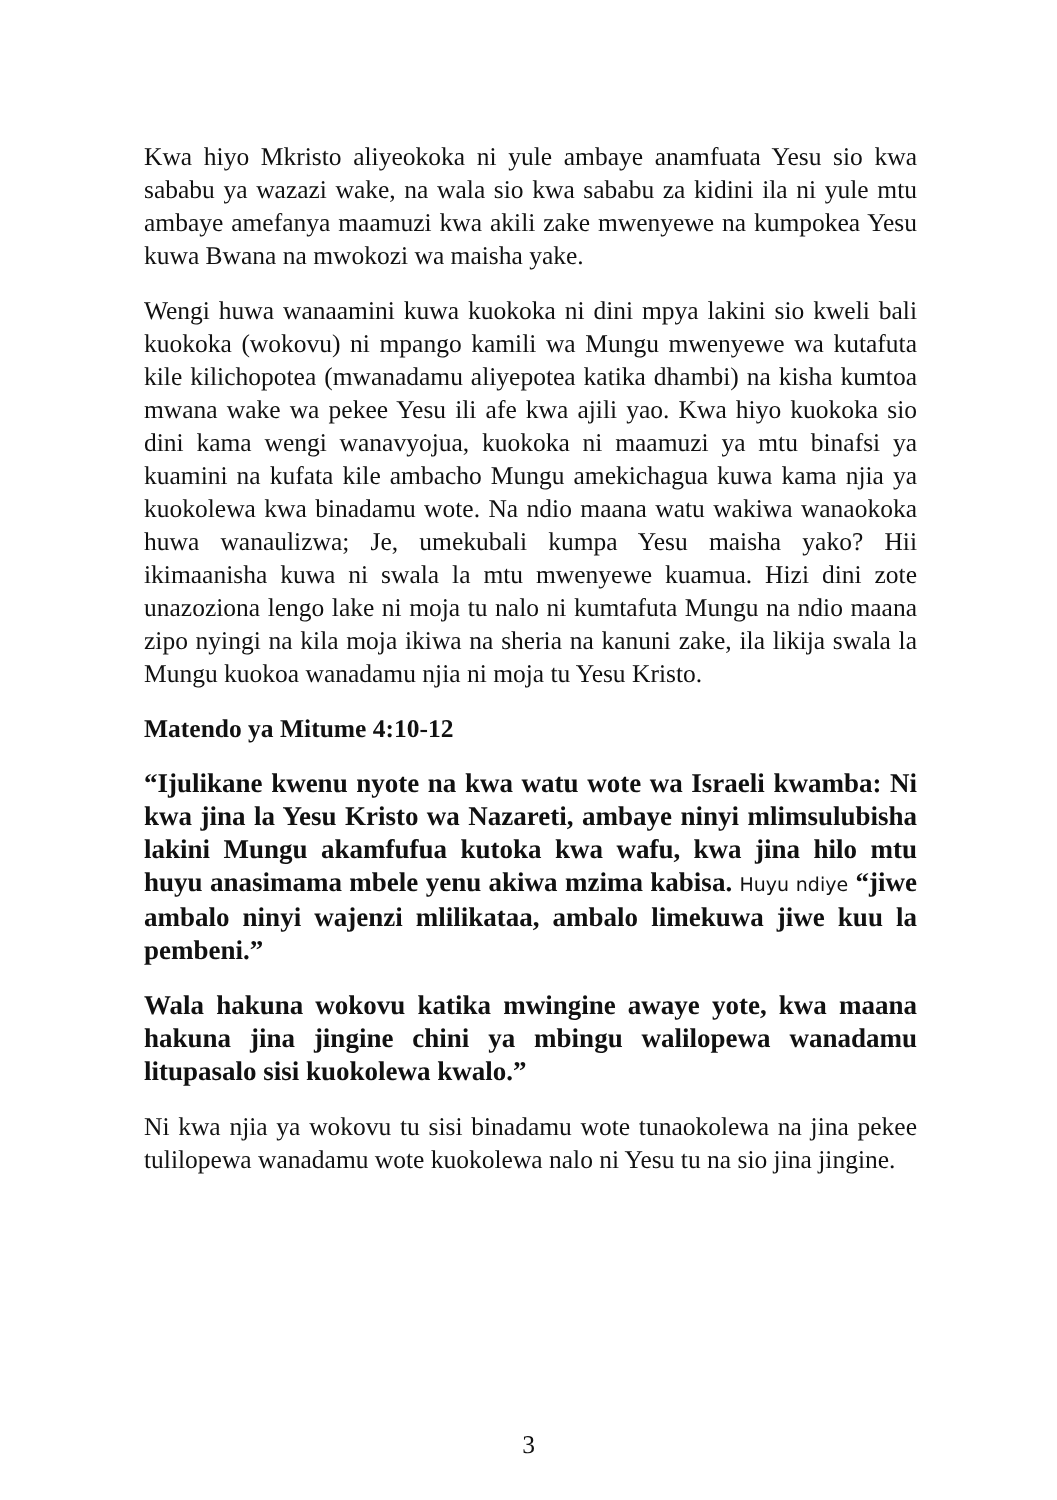Kwa hiyo Mkristo aliyeokoka ni yule ambaye anamfuata Yesu sio kwa sababu ya wazazi wake, na wala sio kwa sababu za kidini ila ni yule mtu ambaye amefanya maamuzi kwa akili zake mwenyewe na kumpokea Yesu kuwa Bwana na mwokozi wa maisha yake.
Wengi huwa wanaamini kuwa kuokoka ni dini mpya lakini sio kweli bali kuokoka (wokovu) ni mpango kamili wa Mungu mwenyewe wa kutafuta kile kilichopotea (mwanadamu aliyepotea katika dhambi) na kisha kumtoa mwana wake wa pekee Yesu ili afe kwa ajili yao. Kwa hiyo kuokoka sio dini kama wengi wanavyojua, kuokoka ni maamuzi ya mtu binafsi ya kuamini na kufata kile ambacho Mungu amekichagua kuwa kama njia ya kuokolewa kwa binadamu wote. Na ndio maana watu wakiwa wanaokoka huwa wanaulizwa; Je, umekubali kumpa Yesu maisha yako? Hii ikimaanisha kuwa ni swala la mtu mwenyewe kuamua. Hizi dini zote unazoziona lengo lake ni moja tu nalo ni kumtafuta Mungu na ndio maana zipo nyingi na kila moja ikiwa na sheria na kanuni zake, ila likija swala la Mungu kuokoa wanadamu njia ni moja tu Yesu Kristo.
Matendo ya Mitume 4:10-12
“Ijulikane kwenu nyote na kwa watu wote wa Israeli kwamba: Ni kwa jina la Yesu Kristo wa Nazareti, ambaye ninyi mlimsulubisha lakini Mungu akamfufua kutoka kwa wafu, kwa jina hilo mtu huyu anasimama mbele yenu akiwa mzima kabisa. Huyu ndiye “jiwe ambalo ninyi wajenzi mlilikataa, ambalo limekuwa jiwe kuu la pembeni.”
Wala hakuna wokovu katika mwingine awaye yote, kwa maana hakuna jina jingine chini ya mbingu walilopewa wanadamu litupasalo sisi kuokolewa kwalo.”
Ni kwa njia ya wokovu tu sisi binadamu wote tunaokolewa na jina pekee tulilopewa wanadamu wote kuokolewa nalo ni Yesu tu na sio jina jingine.
3